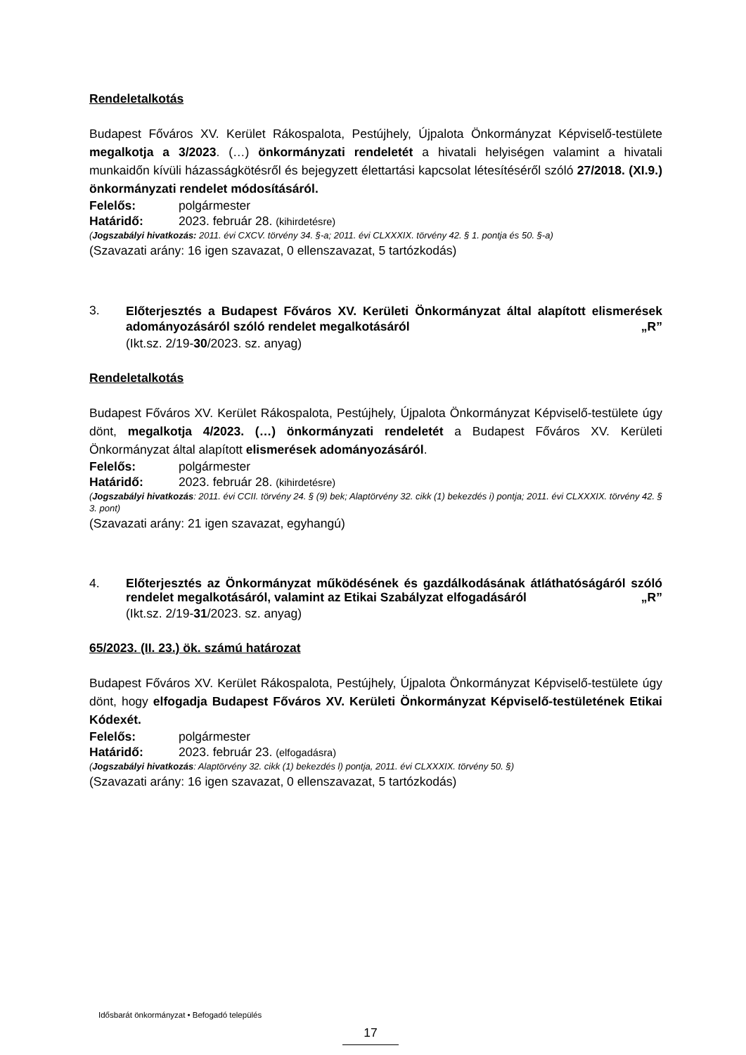Rendeletalkotás
Budapest Főváros XV. Kerület Rákospalota, Pestújhely, Újpalota Önkormányzat Képviselő-testülete megalkotja a 3/2023. (…) önkormányzati rendeletét a hivatali helyiségen valamint a hivatali munkaidőn kívüli házasságkötésről és bejegyzett élettartási kapcsolat létesítéséről szóló 27/2018. (XI.9.) önkormányzati rendelet módosításáról.
Felelős: polgármester
Határidő: 2023. február 28. (kihirdetésre)
(Jogszabályi hivatkozás: 2011. évi CXCV. törvény 34. §-a; 2011. évi CLXXXIX. törvény 42. § 1. pontja és 50. §-a)
(Szavazati arány: 16 igen szavazat, 0 ellenszavazat, 5 tartózkodás)
3.
Előterjesztés a Budapest Főváros XV. Kerületi Önkormányzat által alapított elismerések adományozásáról szóló rendelet megalkotásáról „R”
(Ikt.sz. 2/19-30/2023. sz. anyag)
Rendeletalkotás
Budapest Főváros XV. Kerület Rákospalota, Pestújhely, Újpalota Önkormányzat Képviselő-testülete úgy dönt, megalkotja 4/2023. (…) önkormányzati rendeletét a Budapest Főváros XV. Kerületi Önkormányzat által alapított elismerések adományozásáról.
Felelős: polgármester
Határidő: 2023. február 28. (kihirdetésre)
(Jogszabályi hivatkozás: 2011. évi CCII. törvény 24. § (9) bek; Alaptörvény 32. cikk (1) bekezdés i) pontja; 2011. évi CLXXXIX. törvény 42. § 3. pont)
(Szavazati arány: 21 igen szavazat, egyhangú)
4.
Előterjesztés az Önkormányzat működésének és gazdálkodásának átláthatóságáról szóló rendelet megalkotásáról, valamint az Etikai Szabályzat elfogadásáról „R”
(Ikt.sz. 2/19-31/2023. sz. anyag)
65/2023. (II. 23.) ök. számú határozat
Budapest Főváros XV. Kerület Rákospalota, Pestújhely, Újpalota Önkormányzat Képviselő-testülete úgy dönt, hogy elfogadja Budapest Főváros XV. Kerületi Önkormányzat Képviselő-testületének Etikai Kódexét.
Felelős: polgármester
Határidő: 2023. február 23. (elfogadásra)
(Jogszabályi hivatkozás: Alaptörvény 32. cikk (1) bekezdés l) pontja, 2011. évi CLXXXIX. törvény 50. §)
(Szavazati arány: 16 igen szavazat, 0 ellenszavazat, 5 tartózkodás)
Idősbarát önkormányzat • Befogadó település
17